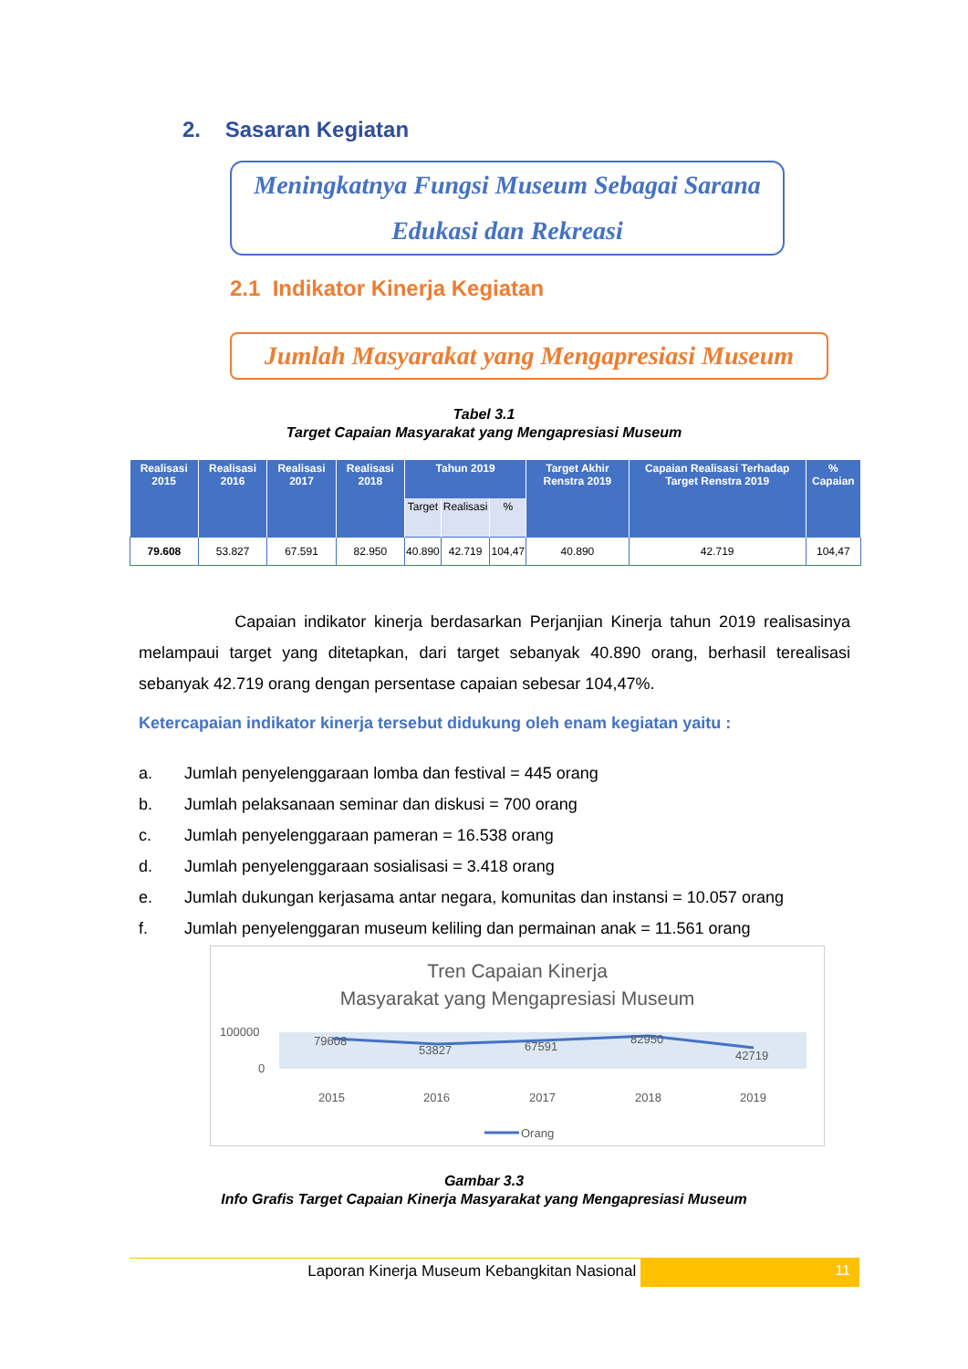2. Sasaran Kegiatan
Meningkatnya Fungsi Museum Sebagai Sarana
Edukasi dan Rekreasi
2.1 Indikator Kinerja Kegiatan
Jumlah Masyarakat yang Mengapresiasi Museum
Tabel 3.1
Target Capaian Masyarakat yang Mengapresiasi Museum
| Realisasi 2015 | Realisasi 2016 | Realisasi 2017 | Realisasi 2018 | Tahun 2019 | | | Target Akhir Renstra 2019 | Capaian Realisasi Terhadap Target Renstra 2019 | % Capaian |
| --- | --- | --- | --- | --- | --- | --- | --- | --- | --- |
| | | | | Target | Realisasi | % | | | |
| 79.608 | 53.827 | 67.591 | 82.950 | 40.890 | 42.719 | 104,47 | 40.890 | 42.719 | 104,47 |
Capaian indikator kinerja berdasarkan Perjanjian Kinerja tahun 2019 realisasinya melampaui target yang ditetapkan, dari target sebanyak 40.890 orang, berhasil terealisasi sebanyak 42.719 orang dengan persentase capaian sebesar 104,47%.
Ketercapaian indikator kinerja tersebut didukung oleh enam kegiatan yaitu :
a. Jumlah penyelenggaraan lomba dan festival = 445 orang
b. Jumlah pelaksanaan seminar dan diskusi = 700 orang
c. Jumlah penyelenggaraan pameran = 16.538 orang
d. Jumlah penyelenggaraan sosialisasi = 3.418 orang
e. Jumlah dukungan kerjasama antar negara, komunitas dan instansi = 10.057 orang
f. Jumlah penyelenggaran museum keliling dan permainan anak = 11.561 orang
Tren Capaian Kinerja
Masyarakat yang Mengapresiasi Museum
100000
0
79608
53827
67591
82950
42719
2015
2016
2017
2018
2019
Orang
Gambar 3.3
Info Grafis Target Capaian Kinerja Masyarakat yang Mengapresiasi Museum
Laporan Kinerja Museum Kebangkitan Nasional 11